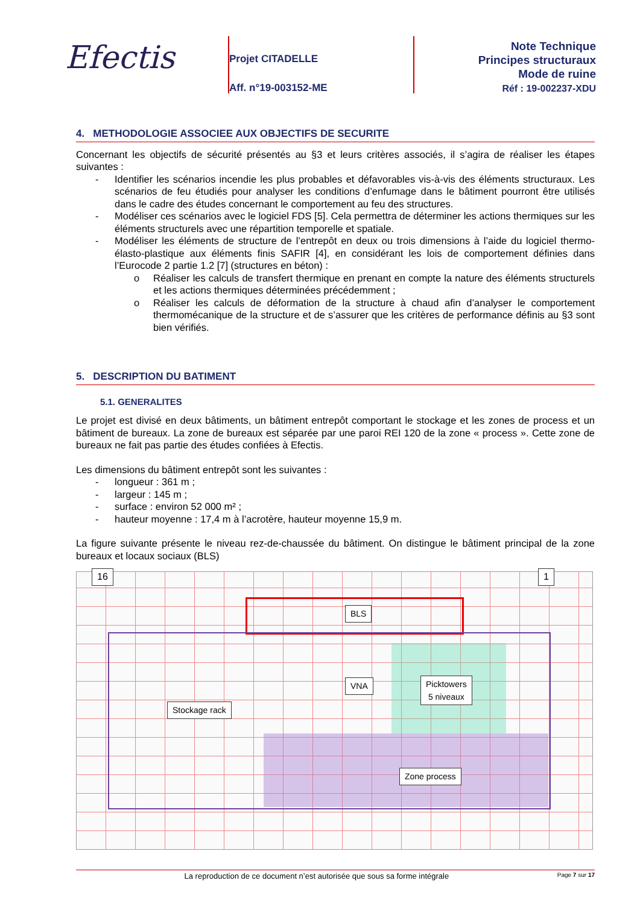Efectis
Projet CITADELLE
Aff. n°19-003152-ME
Note Technique
Principes structuraux
Mode de ruine
Réf : 19-002237-XDU
4. METHODOLOGIE ASSOCIEE AUX OBJECTIFS DE SECURITE
Concernant les objectifs de sécurité présentés au §3 et leurs critères associés, il s’agira de réaliser les étapes suivantes :
- Identifier les scénarios incendie les plus probables et défavorables vis-à-vis des éléments structuraux. Les scénarios de feu étudiés pour analyser les conditions d’enfumage dans le bâtiment pourront être utilisés dans le cadre des études concernant le comportement au feu des structures.
- Modéliser ces scénarios avec le logiciel FDS [5]. Cela permettra de déterminer les actions thermiques sur les éléments structurels avec une répartition temporelle et spatiale.
- Modéliser les éléments de structure de l’entrepôt en deux ou trois dimensions à l’aide du logiciel thermo-élasto-plastique aux éléments finis SAFIR [4], en considérant les lois de comportement définies dans l’Eurocode 2 partie 1.2 [7] (structures en béton) :
o Réaliser les calculs de transfert thermique en prenant en compte la nature des éléments structurels et les actions thermiques déterminées précédemment ;
o Réaliser les calculs de déformation de la structure à chaud afin d’analyser le comportement thermomécanique de la structure et de s’assurer que les critères de performance définis au §3 sont bien vérifiés.
5. DESCRIPTION DU BATIMENT
5.1. GENERALITES
Le projet est divisé en deux bâtiments, un bâtiment entrepôt comportant le stockage et les zones de process et un bâtiment de bureaux. La zone de bureaux est séparée par une paroi REI 120 de la zone « process ». Cette zone de bureaux ne fait pas partie des études confiées à Efectis.
Les dimensions du bâtiment entrepôt sont les suivantes :
- longueur : 361 m ;
- largeur : 145 m ;
- surface : environ 52 000 m² ;
- hauteur moyenne : 17,4 m à l’acrotère, hauteur moyenne 15,9 m.
La figure suivante présente le niveau rez-de-chaussée du bâtiment. On distingue le bâtiment principal de la zone bureaux et locaux sociaux (BLS)
16 1
BLS
VNA
Picktowers
5 niveaux
Stockage rack
Zone process
La reproduction de ce document n’est autorisée que sous sa forme intégrale Page 7 sur 17